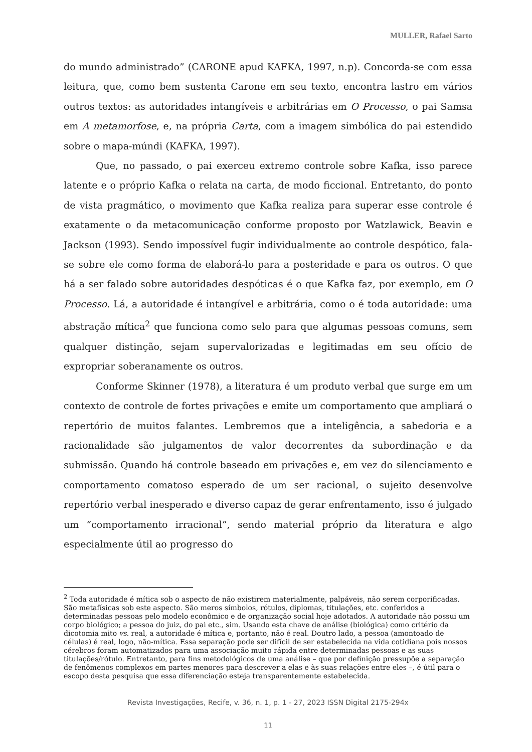MULLER, Rafael Sarto
do mundo administrado” (CARONE apud KAFKA, 1997, n.p). Concorda-se com essa leitura, que, como bem sustenta Carone em seu texto, encontra lastro em vários outros textos: as autoridades intangíveis e arbitrárias em O Processo, o pai Samsa em A metamorfose, e, na própria Carta, com a imagem simbólica do pai estendido sobre o mapa-múndi (KAFKA, 1997).
Que, no passado, o pai exerceu extremo controle sobre Kafka, isso parece latente e o próprio Kafka o relata na carta, de modo ficcional. Entretanto, do ponto de vista pragmático, o movimento que Kafka realiza para superar esse controle é exatamente o da metacomunicação conforme proposto por Watzlawick, Beavin e Jackson (1993). Sendo impossível fugir individualmente ao controle despótico, fala-se sobre ele como forma de elaborá-lo para a posteridade e para os outros. O que há a ser falado sobre autoridades despóticas é o que Kafka faz, por exemplo, em O Processo. Lá, a autoridade é intangível e arbitrária, como o é toda autoridade: uma abstração mítica<sup>2</sup> que funciona como selo para que algumas pessoas comuns, sem qualquer distinção, sejam supervalorizadas e legitimadas em seu ofício de expropriar soberanamente os outros.
Conforme Skinner (1978), a literatura é um produto verbal que surge em um contexto de controle de fortes privações e emite um comportamento que ampliará o repertório de muitos falantes. Lembremos que a inteligência, a sabedoria e a racionalidade são julgamentos de valor decorrentes da subordinação e da submissão. Quando há controle baseado em privações e, em vez do silenciamento e comportamento comatoso esperado de um ser racional, o sujeito desenvolve repertório verbal inesperado e diverso capaz de gerar enfrentamento, isso é julgado um “comportamento irracional”, sendo material próprio da literatura e algo especialmente útil ao progresso do
<sup>2</sup> Toda autoridade é mítica sob o aspecto de não existirem materialmente, palpáveis, não serem corporificadas. São metafísicas sob este aspecto. São meros símbolos, rótulos, diplomas, titulações, etc. conferidos a determinadas pessoas pelo modelo econômico e de organização social hoje adotados. A autoridade não possui um corpo biológico; a pessoa do juiz, do pai etc., sim. Usando esta chave de análise (biológica) como critério da dicotomia mito vs. real, a autoridade é mítica e, portanto, não é real. Doutro lado, a pessoa (amontoado de células) é real, logo, não-mítica. Essa separação pode ser difícil de ser estabelecida na vida cotidiana pois nossos cérebros foram automatizados para uma associação muito rápida entre determinadas pessoas e as suas titulações/rótulo. Entretanto, para fins metodológicos de uma análise – que por definição pressupõe a separação de fenômenos complexos em partes menores para descrever a elas e às suas relações entre eles –, é útil para o escopo desta pesquisa que essa diferenciação esteja transparentemente estabelecida.
Revista Investigações, Recife, v. 36, n. 1, p. 1 - 27, 2023 ISSN Digital 2175-294x
11